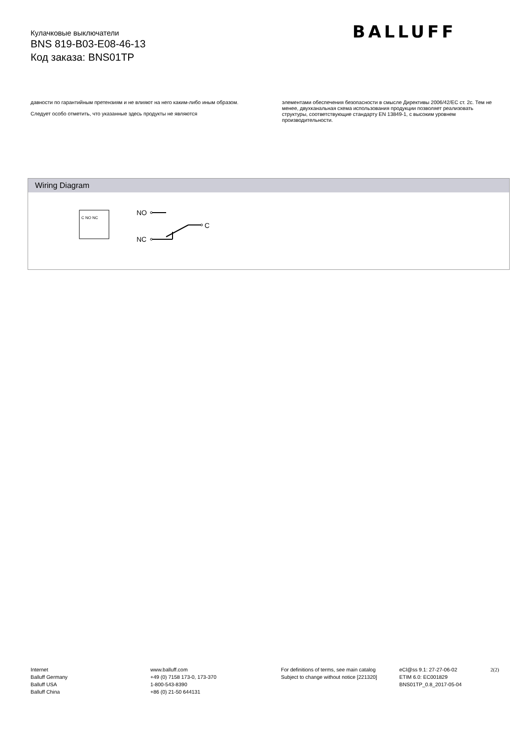Кулачковые выключатели
BNS 819-B03-E08-46-13
Код заказа: BNS01TP
BALLUFF
давности по гарантийным претензиям и не влияют на него каким-либо иным образом.
Следует особо отметить, что указанные здесь продукты не являются
элементами обеспечения безопасности в смысле Директивы 2006/42/EC ст. 2c. Тем не менее, двухканальная схема использования продукции позволяет реализовать структуры, соответствующие стандарту EN 13849-1, с высоким уровнем производительности.
Wiring Diagram
C NO NC
NO
NC
C
Internet
Balluff Germany
Balluff USA
Balluff China
www.balluff.com
+49 (0) 7158 173-0, 173-370
1-800-543-8390
+86 (0) 21-50 644131
For definitions of terms, see main catalog
Subject to change without notice [221320]
eCl@ss 9.1: 27-27-06-02
ETIM 6.0: EC001829
BNS01TP_0.8_2017-05-04
2(2)